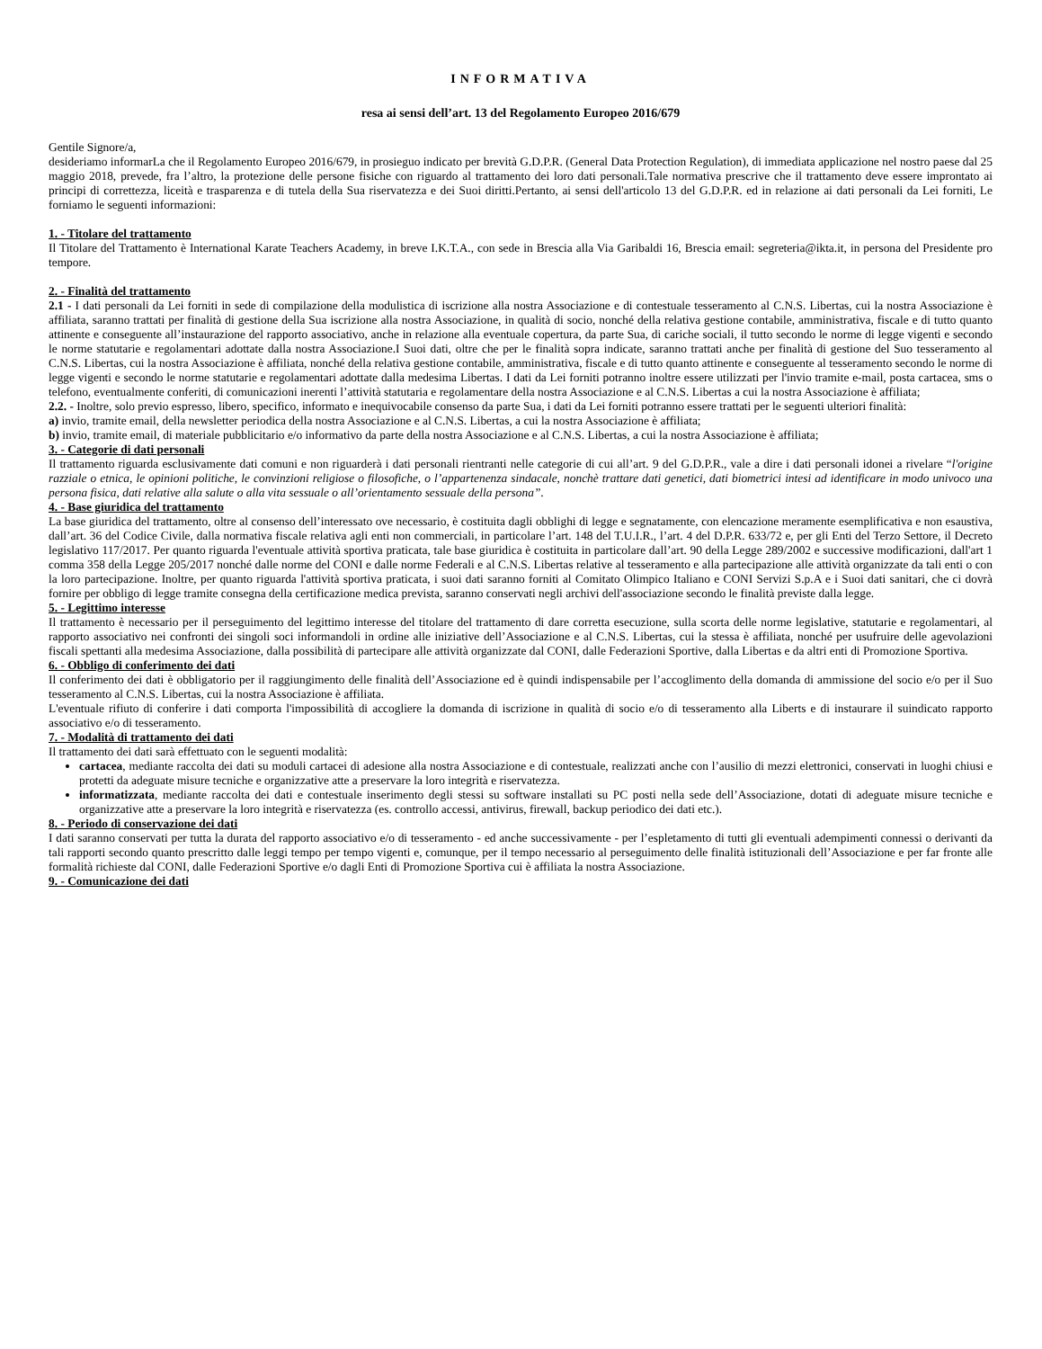INFORMATIVA
resa ai sensi dell’art. 13 del Regolamento Europeo 2016/679
Gentile Signore/a,
desideriamo informarLa che il Regolamento Europeo 2016/679, in prosieguo indicato per brevità G.D.P.R. (General Data Protection Regulation), di immediata applicazione nel nostro paese dal 25 maggio 2018, prevede, fra l’altro, la protezione delle persone fisiche con riguardo al trattamento dei loro dati personali.Tale normativa prescrive che il trattamento deve essere improntato ai principi di correttezza, liceità e trasparenza e di tutela della Sua riservatezza e dei Suoi diritti.Pertanto, ai sensi dell'articolo 13 del G.D.P.R. ed in relazione ai dati personali da Lei forniti, Le forniamo le seguenti informazioni:
1. - Titolare del trattamento
Il Titolare del Trattamento è International Karate Teachers Academy, in breve I.K.T.A., con sede in Brescia alla Via Garibaldi 16, Brescia email: segreteria@ikta.it, in persona del Presidente pro tempore.
2. - Finalità del trattamento
2.1 - I dati personali da Lei forniti in sede di compilazione della modulistica di iscrizione alla nostra Associazione e di contestuale tesseramento al C.N.S. Libertas, cui la nostra Associazione è affiliata, saranno trattati per finalità di gestione della Sua iscrizione alla nostra Associazione, in qualità di socio, nonché della relativa gestione contabile, amministrativa, fiscale e di tutto quanto attinente e conseguente all’instaurazione del rapporto associativo, anche in relazione alla eventuale copertura, da parte Sua, di cariche sociali, il tutto secondo le norme di legge vigenti e secondo le norme statutarie e regolamentari adottate dalla nostra Associazione.I Suoi dati, oltre che per le finalità sopra indicate, saranno trattati anche per finalità di gestione del Suo tesseramento al C.N.S. Libertas, cui la nostra Associazione è affiliata, nonché della relativa gestione contabile, amministrativa, fiscale e di tutto quanto attinente e conseguente al tesseramento secondo le norme di legge vigenti e secondo le norme statutarie e regolamentari adottate dalla medesima Libertas. I dati da Lei forniti potranno inoltre essere utilizzati per l'invio tramite e-mail, posta cartacea, sms o telefono, eventualmente conferiti, di comunicazioni inerenti l’attività statutaria e regolamentare della nostra Associazione e al C.N.S. Libertas a cui la nostra Associazione è affiliata;
2.2. - Inoltre, solo previo espresso, libero, specifico, informato e inequivocabile consenso da parte Sua, i dati da Lei forniti potranno essere trattati per le seguenti ulteriori finalità:
a) invio, tramite email, della newsletter periodica della nostra Associazione e al C.N.S. Libertas, a cui la nostra Associazione è affiliata;
b) invio, tramite email, di materiale pubblicitario e/o informativo da parte della nostra Associazione e al C.N.S. Libertas, a cui la nostra Associazione è affiliata;
3. - Categorie di dati personali
Il trattamento riguarda esclusivamente dati comuni e non riguarderà i dati personali rientranti nelle categorie di cui all’art. 9 del G.D.P.R., vale a dire i dati personali idonei a rivelare “l'origine razziale o etnica, le opinioni politiche, le convinzioni religiose o filosofiche, o l’appartenenza sindacale, nonchè trattare dati genetici, dati biometrici intesi ad identificare in modo univoco una persona fisica, dati relative alla salute o alla vita sessuale o all’orientamento sessuale della persona”.
4. - Base giuridica del trattamento
La base giuridica del trattamento, oltre al consenso dell’interessato ove necessario, è costituita dagli obblighi di legge e segnatamente, con elencazione meramente esemplificativa e non esaustiva, dall’art. 36 del Codice Civile, dalla normativa fiscale relativa agli enti non commerciali, in particolare l’art. 148 del T.U.I.R., l’art. 4 del D.P.R. 633/72 e, per gli Enti del Terzo Settore, il Decreto legislativo 117/2017. Per quanto riguarda l'eventuale attività sportiva praticata, tale base giuridica è costituita in particolare dall’art. 90 della Legge 289/2002 e successive modificazioni, dall'art 1 comma 358 della Legge 205/2017 nonché dalle norme del CONI e dalle norme Federali e al C.N.S. Libertas relative al tesseramento e alla partecipazione alle attività organizzate da tali enti o con la loro partecipazione. Inoltre, per quanto riguarda l'attività sportiva praticata, i suoi dati saranno forniti al Comitato Olimpico Italiano e CONI Servizi S.p.A e i Suoi dati sanitari, che ci dovrà fornire per obbligo di legge tramite consegna della certificazione medica prevista, saranno conservati negli archivi dell'associazione secondo le finalità previste dalla legge.
5. - Legittimo interesse
Il trattamento è necessario per il perseguimento del legittimo interesse del titolare del trattamento di dare corretta esecuzione, sulla scorta delle norme legislative, statutarie e regolamentari, al rapporto associativo nei confronti dei singoli soci informandoli in ordine alle iniziative dell’Associazione e al C.N.S. Libertas, cui la stessa è affiliata, nonché per usufruire delle agevolazioni fiscali spettanti alla medesima Associazione, dalla possibilità di partecipare alle attività organizzate dal CONI, dalle Federazioni Sportive, dalla Libertas e da altri enti di Promozione Sportiva.
6. - Obbligo di conferimento dei dati
Il conferimento dei dati è obbligatorio per il raggiungimento delle finalità dell’Associazione ed è quindi indispensabile per l’accoglimento della domanda di ammissione del socio e/o per il Suo tesseramento al C.N.S. Libertas, cui la nostra Associazione è affiliata.
L'eventuale rifiuto di conferire i dati comporta l'impossibilità di accogliere la domanda di iscrizione in qualità di socio e/o di tesseramento alla Liberts e di instaurare il suindicato rapporto associativo e/o di tesseramento.
7. - Modalità di trattamento dei dati
Il trattamento dei dati sarà effettuato con le seguenti modalità:
cartacea, mediante raccolta dei dati su moduli cartacei di adesione alla nostra Associazione e di contestuale, realizzati anche con l’ausilio di mezzi elettronici, conservati in luoghi chiusi e protetti da adeguate misure tecniche e organizzative atte a preservare la loro integrità e riservatezza.
informatizzata, mediante raccolta dei dati e contestuale inserimento degli stessi su software installati su PC posti nella sede dell’Associazione, dotati di adeguate misure tecniche e organizzative atte a preservare la loro integrità e riservatezza (es. controllo accessi, antivirus, firewall, backup periodico dei dati etc.).
8. - Periodo di conservazione dei dati
I dati saranno conservati per tutta la durata del rapporto associativo e/o di tesseramento - ed anche successivamente - per l’espletamento di tutti gli eventuali adempimenti connessi o derivanti da tali rapporti secondo quanto prescritto dalle leggi tempo per tempo vigenti e, comunque, per il tempo necessario al perseguimento delle finalità istituzionali dell’Associazione e per far fronte alle formalità richieste dal CONI, dalle Federazioni Sportive e/o dagli Enti di Promozione Sportiva cui è affiliata la nostra Associazione.
9. - Comunicazione dei dati